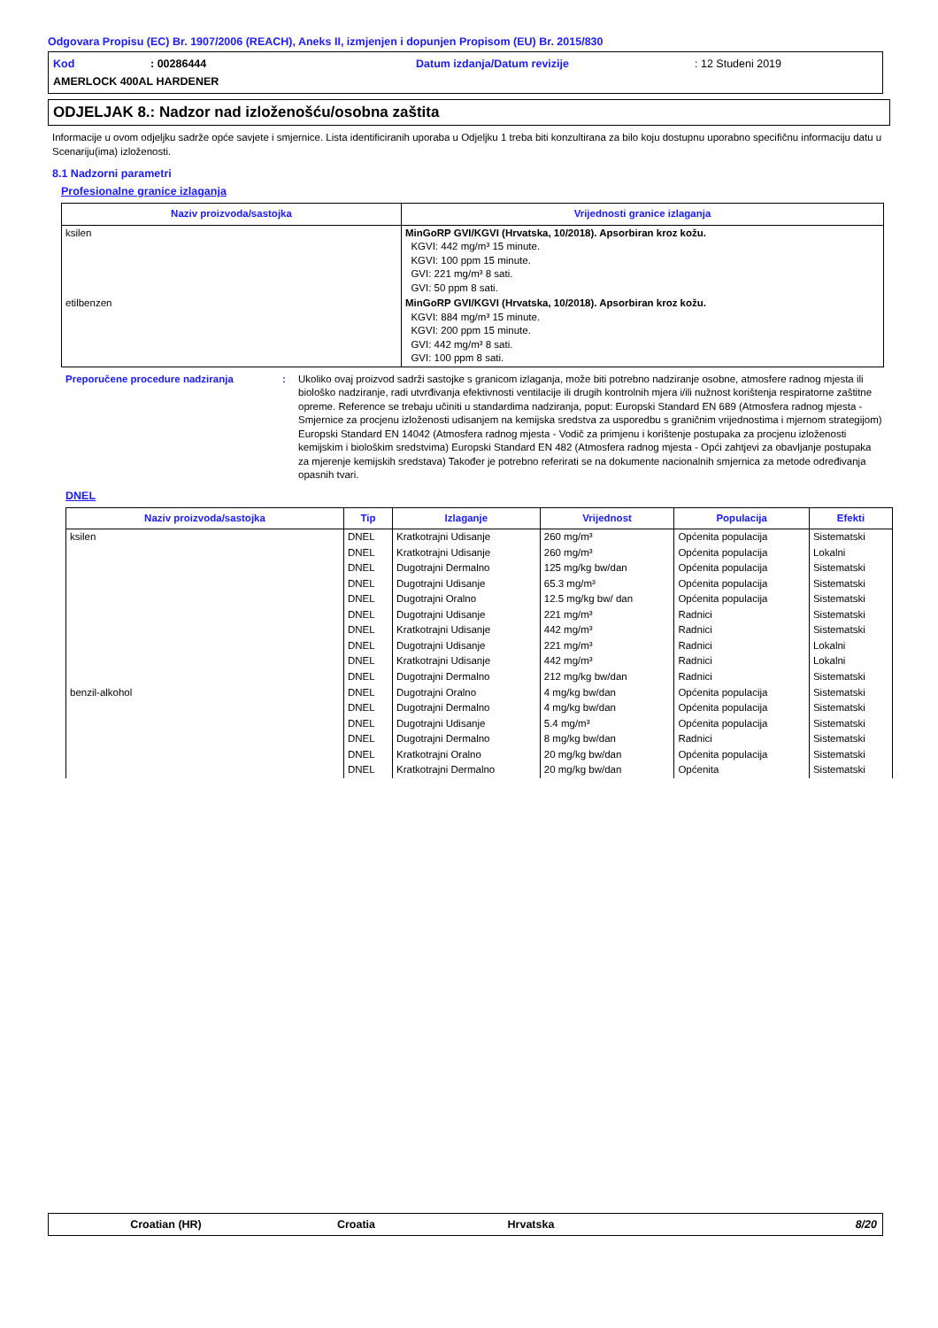Odgovara Propisu (EC) Br. 1907/2006 (REACH), Aneks II, izmjenjen i dopunjen Propisom (EU) Br. 2015/830
Kod: 00286444 Datum izdanja/Datum revizije: 12 Studeni 2019
AMERLOCK 400AL HARDENER
ODJELJAK 8.: Nadzor nad izloženošću/osobna zaštita
Informacije u ovom odjeljku sadrže opće savjete i smjernice. Lista identificiranih uporaba u Odjeljku 1 treba biti konzultirana za bilo koju dostupnu uporabno specifičnu informaciju datu u Scenariju(ima) izloženosti.
8.1 Nadzorni parametri
Profesionalne granice izlaganja
| Naziv proizvoda/sastojka | Vrijednosti granice izlaganja |
| --- | --- |
| ksilen | MinGoRP GVI/KGVI (Hrvatska, 10/2018). Apsorbiran kroz kožu. KGVI: 442 mg/m³ 15 minute. KGVI: 100 ppm 15 minute. GVI: 221 mg/m³ 8 sati. GVI: 50 ppm 8 sati. |
| etilbenzen | MinGoRP GVI/KGVI (Hrvatska, 10/2018). Apsorbiran kroz kožu. KGVI: 884 mg/m³ 15 minute. KGVI: 200 ppm 15 minute. GVI: 442 mg/m³ 8 sati. GVI: 100 ppm 8 sati. |
Preporučene procedure nadziranja : Ukoliko ovaj proizvod sadrži sastojke s granicom izlaganja, može biti potrebno nadziranje osobne, atmosfere radnog mjesta ili biološko nadziranje, radi utvrđivanja efektivnosti ventilacije ili drugih kontrolnih mjera i/ili nužnost korištenja respiratorne zaštitne opreme. Reference se trebaju učiniti u standardima nadziranja, poput: Europski Standard EN 689 (Atmosfera radnog mjesta - Smjernice za procjenu izloženosti udisanjem na kemijska sredstva za usporedbu s graničnim vrijednostima i mjernom strategijom) Europski Standard EN 14042 (Atmosfera radnog mjesta - Vodič za primjenu i korištenje postupaka za procjenu izloženosti kemijskim i biološkim sredstvima) Europski Standard EN 482 (Atmosfera radnog mjesta - Opći zahtjevi za obavljanje postupaka za mjerenje kemijskih sredstava) Također je potrebno referirati se na dokumente nacionalnih smjernica za metode određivanja opasnih tvari.
DNEL
| Naziv proizvoda/sastojka | Tip | Izlaganje | Vrijednost | Populacija | Efekti |
| --- | --- | --- | --- | --- | --- |
| ksilen | DNEL | Kratkotrajni Udisanje | 260 mg/m³ | Općenita populacija | Sistematski |
| | DNEL | Kratkotrajni Udisanje | 260 mg/m³ | Općenita populacija | Lokalni |
| | DNEL | Dugotrajni Dermalno | 125 mg/kg bw/dan | Općenita populacija | Sistematski |
| | DNEL | Dugotrajni Udisanje | 65.3 mg/m³ | Općenita populacija | Sistematski |
| | DNEL | Dugotrajni Oralno | 12.5 mg/kg bw/ dan | Općenita populacija | Sistematski |
| | DNEL | Dugotrajni Udisanje | 221 mg/m³ | Radnici | Sistematski |
| | DNEL | Kratkotrajni Udisanje | 442 mg/m³ | Radnici | Sistematski |
| | DNEL | Dugotrajni Udisanje | 221 mg/m³ | Radnici | Lokalni |
| | DNEL | Kratkotrajni Udisanje | 442 mg/m³ | Radnici | Lokalni |
| | DNEL | Dugotrajni Dermalno | 212 mg/kg bw/dan | Radnici | Sistematski |
| benzil-alkohol | DNEL | Dugotrajni Oralno | 4 mg/kg bw/dan | Općenita populacija | Sistematski |
| | DNEL | Dugotrajni Dermalno | 4 mg/kg bw/dan | Općenita populacija | Sistematski |
| | DNEL | Dugotrajni Udisanje | 5.4 mg/m³ | Općenita populacija | Sistematski |
| | DNEL | Dugotrajni Dermalno | 8 mg/kg bw/dan | Radnici | Sistematski |
| | DNEL | Kratkotrajni Oralno | 20 mg/kg bw/dan | Općenita populacija | Sistematski |
| | DNEL | Kratkotrajni Dermalno | 20 mg/kg bw/dan | Općenita | Sistematski |
Croatian (HR) Croatia Hrvatska 8/20